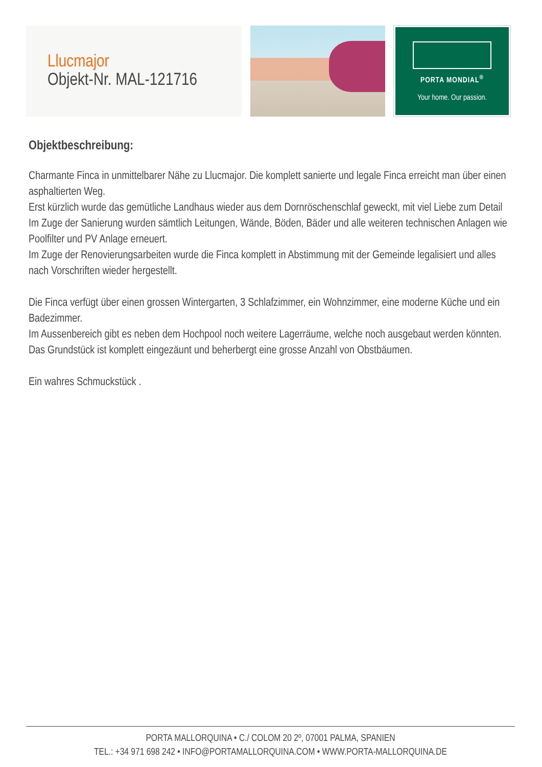Llucmajor
Objekt-Nr. MAL-121716
PORTA MONDIAL<sup>®</sup>
Your home. Our passion.
Objektbeschreibung:
Charmante Finca in unmittelbarer Nähe zu Llucmajor. Die komplett sanierte und legale Finca erreicht man über einen asphaltierten Weg.
Erst kürzlich wurde das gemütliche Landhaus wieder aus dem Dornröschenschlaf geweckt, mit viel Liebe zum Detail
Im Zuge der Sanierung wurden sämtlich Leitungen, Wände, Böden, Bäder und alle weiteren technischen Anlagen wie Poolfilter und PV Anlage erneuert.
Im Zuge der Renovierungsarbeiten wurde die Finca komplett in Abstimmung mit der Gemeinde legalisiert und alles nach Vorschriften wieder hergestellt.
Die Finca verfügt über einen grossen Wintergarten, 3 Schlafzimmer, ein Wohnzimmer, eine moderne Küche und ein Badezimmer.
Im Aussenbereich gibt es neben dem Hochpool noch weitere Lagerräume, welche noch ausgebaut werden könnten.
Das Grundstück ist komplett eingezäunt und beherbergt eine grosse Anzahl von Obstbäumen.
Ein wahres Schmuckstück .
PORTA MALLORQUINA • C./ COLOM 20 2º, 07001 PALMA, SPANIEN
TEL.: +34 971 698 242 • INFO@PORTAMALLORQUINA.COM • WWW.PORTA-MALLORQUINA.DE